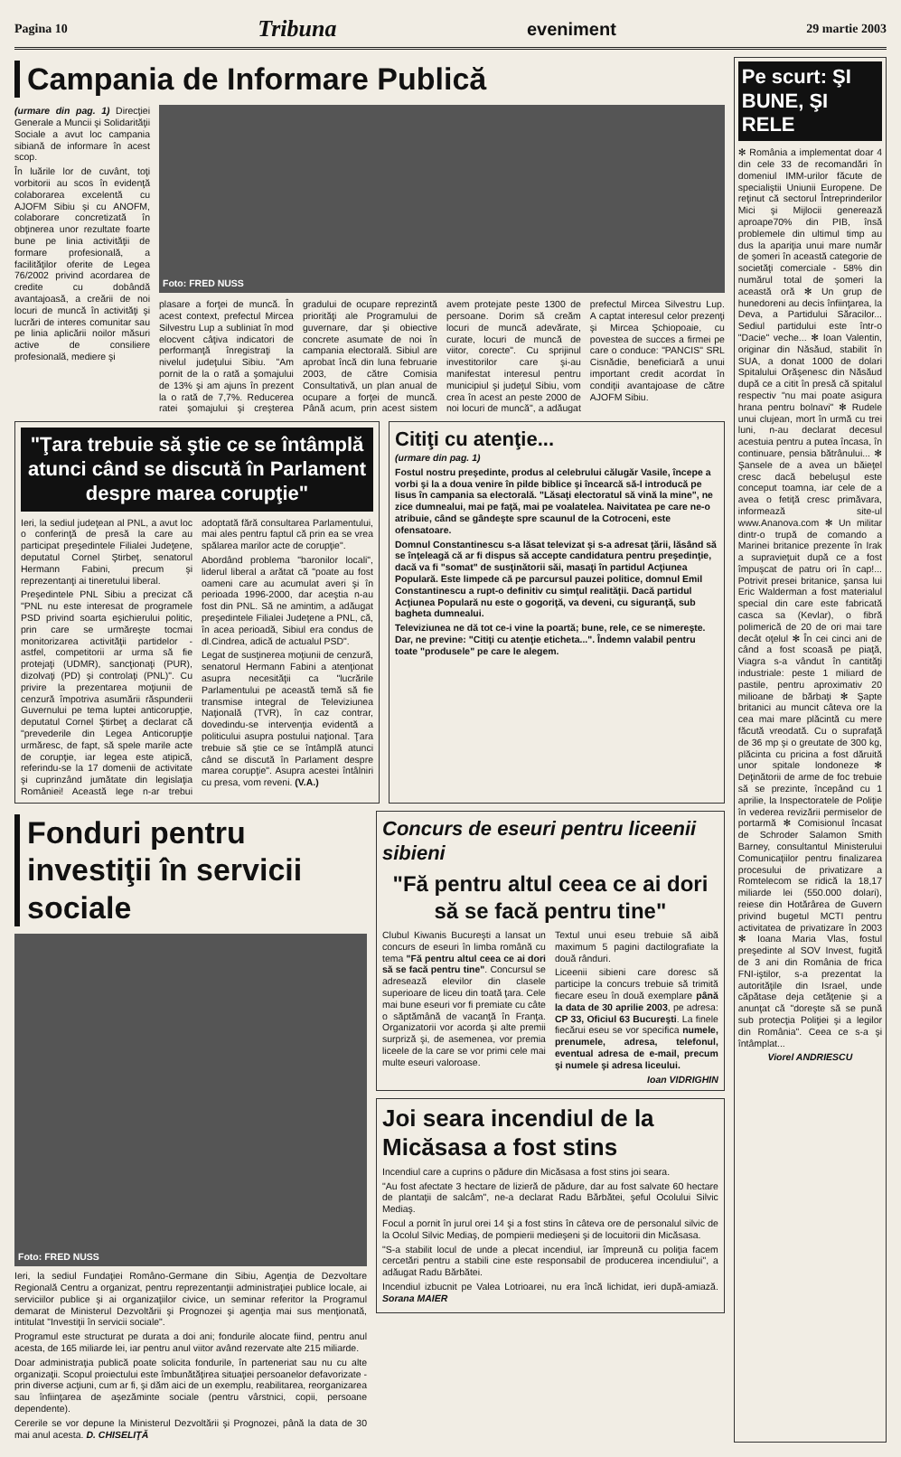Pagina 10 Tribuna eveniment 29 martie 2003
Campania de Informare Publică
(urmare din pag. 1) Direcţiei Generale a Muncii şi Solidarităţii Sociale a avut loc campania sibiană de informare în acest scop.
În luările lor de cuvânt, toţi vorbitorii au scos în evidenţă colaborarea excelentă cu AJOFM Sibiu şi cu ANOFM, colaborare concretizată în obţinerea unor rezultate foarte bune pe linia activităţii de formare profesională, a facilităţilor oferite de Legea 76/2002 privind acordarea de credite cu dobândă avantajoasă, a creării de noi locuri de muncă în activităţi şi lucrări de interes comunitar sau pe linia aplicării noilor măsuri active de consiliere profesională, mediere şi
Foto: FRED NUSS
plasare a forţei de muncă. În acest context, prefectul Mircea Silvestru Lup a subliniat în mod elocvent câţiva indicatori de performanţă înregistraţi la nivelul judeţului Sibiu. "Am pornit de la o rată a şomajului de 13% şi am ajuns în prezent la o rată de 7,7%. Reducerea ratei şomajului şi creşterea gradului de ocupare reprezintă priorităţi ale Programului de guvernare, dar şi obiective concrete asumate de noi în campania electorală. Sibiul are aprobat încă din luna februarie 2003, de către Comisia Consultativă, un plan anual de ocupare a forţei de muncă. Până acum, prin acest sistem avem protejate peste 1300 de persoane. Dorim să creăm locuri de muncă adevărate, curate, locuri de muncă de viitor, corecte". Cu sprijinul investitorilor care şi-au manifestat interesul pentru municipiul şi judeţul Sibiu, vom crea în acest an peste 2000 de noi locuri de muncă", a adăugat prefectul Mircea Silvestru Lup. A captat interesul celor prezenţi şi Mircea Şchiopoaie, cu povestea de succes a firmei pe care o conduce: "PANCIS" SRL Cisnădie, beneficiară a unui important credit acordat în condiţii avantajoase de către AJOFM Sibiu.
"Ţara trebuie să ştie ce se întâmplă atunci când se discută în Parlament despre marea corupţie"
Ieri, la sediul judeţean al PNL, a avut loc o conferinţă de presă la care au participat preşedintele Filialei Judeţene, deputatul Cornel Ştirbeţ, senatorul Hermann Fabini, precum şi reprezentanţi ai tineretului liberal.
Preşedintele PNL Sibiu a precizat că "PNL nu este interesat de programele PSD privind soarta eşichierului politic, prin care se urmăreşte tocmai monitorizarea activităţii partidelor - astfel, competitorii ar urma să fie protejaţi (UDMR), sancţionaţi (PUR), dizolvaţi (PD) şi controlaţi (PNL)". Cu privire la prezentarea moţiunii de cenzură împotriva asumării răspunderii Guvernului pe tema luptei anticorupţie, deputatul Cornel Ştirbeţ a declarat că "prevederile din Legea Anticorupţie urmăresc, de fapt, să spele marile acte de corupţie, iar legea este atipică, referindu-se la 17 domenii de activitate şi cuprinzând jumătate din legislaţia României! Această lege n-ar trebui adoptată fără consultarea Parlamentului, mai ales pentru faptul că prin ea se vrea spălarea marilor acte de corupţie".
Abordând problema "baronilor locali", liderul liberal a arătat că "poate au fost oameni care au acumulat averi şi în perioada 1996-2000, dar aceştia n-au fost din PNL. Să ne amintim, a adăugat preşedintele Filialei Judeţene a PNL, că, în acea perioadă, Sibiul era condus de dl.Cindrea, adică de actualul PSD".
Legat de susţinerea moţiunii de cenzură, senatorul Hermann Fabini a atenţionat asupra necesităţii ca "lucrările Parlamentului pe această temă să fie transmise integral de Televiziunea Naţională (TVR), în caz contrar, dovedindu-se intervenţia evidentă a politicului asupra postului naţional. Ţara trebuie să ştie ce se întâmplă atunci când se discută în Parlament despre marea corupţie". Asupra acestei întâlniri cu presa, vom reveni. (V.A.)
Citiţi cu atenţie...
(urmare din pag. 1)
Fostul nostru preşedinte, produs al celebrului călugăr Vasile, începe a vorbi şi la a doua venire în pilde biblice şi încearcă să-l introducă pe Iisus în campania sa electorală. "Lăsaţi electoratul să vină la mine", ne zice dumnealui, mai pe faţă, mai pe voalatelea. Naivitatea pe care ne-o atribuie, când se gândeşte spre scaunul de la Cotroceni, este ofensatoare.
Domnul Constantinescu s-a lăsat televizat şi s-a adresat ţării, lăsând să se înţeleagă că ar fi dispus să accepte candidatura pentru preşedinţie, dacă va fi "somat" de susţinătorii săi, masaţi în partidul Acţiunea Populară. Este limpede că pe parcursul pauzei politice, domnul Emil Constantinescu a rupt-o definitiv cu simţul realităţii. Dacă partidul Acţiunea Populară nu este o gogoriţă, va deveni, cu siguranţă, sub bagheta dumnealui.
Televiziunea ne dă tot ce-i vine la poartă; bune, rele, ce se nimereşte. Dar, ne previne: "Citiţi cu atenţie eticheta...". Îndemn valabil pentru toate "produsele" pe care le alegem.
Fonduri pentru investiţii în servicii sociale
Foto: FRED NUSS
Ieri, la sediul Fundaţiei Româno-Germane din Sibiu, Agenţia de Dezvoltare Regională Centru a organizat, pentru reprezentanţii administraţiei publice locale, ai serviciilor publice şi ai organizaţiilor civice, un seminar referitor la Programul demarat de Ministerul Dezvoltării şi Prognozei şi agenţia mai sus menţionată, intitulat "Investiţii în servicii sociale".
Programul este structurat pe durata a doi ani; fondurile alocate fiind, pentru anul acesta, de 165 miliarde lei, iar pentru anul viitor având rezervate alte 215 miliarde.
Doar administraţia publică poate solicita fondurile, în parteneriat sau nu cu alte organizaţii. Scopul proiectului este îmbunătăţirea situaţiei persoanelor defavorizate - prin diverse acţiuni, cum ar fi, şi dăm aici de un exemplu, reabilitarea, reorganizarea sau înfiinţarea de aşezăminte sociale (pentru vârstnici, copii, persoane dependente).
Cererile se vor depune la Ministerul Dezvoltării şi Prognozei, până la data de 30 mai anul acesta. D. CHISELIŢĂ
Concurs de eseuri pentru liceenii sibieni
"Fă pentru altul ceea ce ai dori să se facă pentru tine"
Clubul Kiwanis Bucureşti a lansat un concurs de eseuri în limba română cu tema "Fă pentru altul ceea ce ai dori să se facă pentru tine". Concursul se adresează elevilor din clasele superioare de liceu din toată ţara. Cele mai bune eseuri vor fi premiate cu câte o săptămână de vacanţă în Franţa. Organizatorii vor acorda şi alte premii surpriză şi, de asemenea, vor premia liceele de la care se vor primi cele mai multe eseuri valoroase.
Textul unui eseu trebuie să aibă maximum 5 pagini dactilografiate la două rânduri.
Liceenii sibieni care doresc să participe la concurs trebuie să trimită fiecare eseu în două exemplare până la data de 30 aprilie 2003, pe adresa: CP 33, Oficiul 63 Bucureşti. La finele fiecărui eseu se vor specifica numele, prenumele, adresa, telefonul, eventual adresa de e-mail, precum şi numele şi adresa liceului.
Ioan VIDRIGHIN
Joi seara incendiul de la Micăsasa a fost stins
Incendiul care a cuprins o pădure din Micăsasa a fost stins joi seara.
"Au fost afectate 3 hectare de lizieră de pădure, dar au fost salvate 60 hectare de plantaţii de salcâm", ne-a declarat Radu Bărbătei, şeful Ocolului Silvic Mediaş.
Focul a pornit în jurul orei 14 şi a fost stins în câteva ore de personalul silvic de la Ocolul Silvic Mediaş, de pompierii medieşeni şi de locuitorii din Micăsasa.
"S-a stabilit locul de unde a plecat incendiul, iar împreună cu poliţia facem cercetări pentru a stabili cine este responsabil de producerea incendiului", a adăugat Radu Bărbătei.
Incendiul izbucnit pe Valea Lotrioarei, nu era încă lichidat, ieri după-amiază. Sorana MAIER
Pe scurt: ŞI BUNE, ŞI RELE
✻ România a implementat doar 4 din cele 33 de recomandări în domeniul IMM-urilor făcute de specialiştii Uniunii Europene. De reţinut că sectorul Întreprinderilor Mici şi Mijlocii generează aproape70% din PIB, însă problemele din ultimul timp au dus la apariţia unui mare număr de şomeri în această categorie de societăţi comerciale - 58% din numărul total de şomeri la această oră ✻ Un grup de hunedoreni au decis înfiinţarea, la Deva, a Partidului Săracilor... Sediul partidului este într-o "Dacie" veche... ✻ Ioan Valentin, originar din Năsăud, stabilit în SUA, a donat 1000 de dolari Spitalului Orăşenesc din Năsăud după ce a citit în presă că spitalul respectiv "nu mai poate asigura hrana pentru bolnavi" ✻ Rudele unui clujean, mort în urmă cu trei luni, n-au declarat decesul acestuia pentru a putea încasa, în continuare, pensia bătrânului... ✻ Şansele de a avea un băieţel cresc dacă bebeluşul este conceput toamna, iar cele de a avea o fetiţă cresc primăvara, informează site-ul www.Ananova.com ✻ Un militar dintr-o trupă de comando a Marinei britanice prezente în Irak a supravieţuit după ce a fost împuşcat de patru ori în cap!... Potrivit presei britanice, şansa lui Eric Walderman a fost materialul special din care este fabricată casca sa (Kevlar), o fibră polimerică de 20 de ori mai tare decât oţelul ✻ În cei cinci ani de când a fost scoasă pe piaţă, Viagra s-a vândut în cantităţi industriale: peste 1 miliard de pastile, pentru aproximativ 20 milioane de bărbaţi ✻ Şapte britanici au muncit câteva ore la cea mai mare plăcintă cu mere făcută vreodată. Cu o suprafaţă de 36 mp şi o greutate de 300 kg, plăcinta cu pricina a fost dăruită unor spitale londoneze ✻ Deţinătorii de arme de foc trebuie să se prezinte, începând cu 1 aprilie, la Inspectoratele de Poliţie în vederea revizării permiselor de portarmă ✻ Comisionul încasat de Schroder Salamon Smith Barney, consultantul Ministerului Comunicaţiilor pentru finalizarea procesului de privatizare a Romtelecom se ridică la 18,17 miliarde lei (550.000 dolari), reiese din Hotărârea de Guvern privind bugetul MCTI pentru activitatea de privatizare în 2003 ✻ Ioana Maria Vlas, fostul preşedinte al SOV Invest, fugită de 3 ani din România de frica FNI-iştilor, s-a prezentat la autorităţile din Israel, unde căpătase deja cetăţenie şi a anunţat că "doreşte să se pună sub protecţia Poliţiei şi a legilor din România". Ceea ce s-a şi întâmplat...
Viorel ANDRIESCU